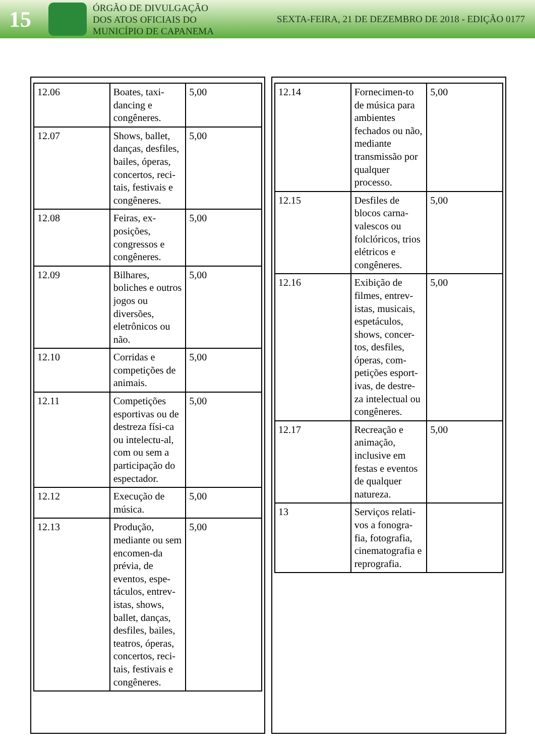15
ÓRGÃO DE DIVULGAÇÃO
DOS ATOS OFICIAIS DO
MUNICÍPIO DE CAPANEMA
SEXTA-FEIRA, 21 DE DEZEMBRO DE 2018 - EDIÇÃO 0177
| 12.06 | Boates, taxi-dancing e congêneres. | 5,00 |
| 12.07 | Shows, ballet, danças, desfiles, bailes, óperas, concertos, reci-tais, festivais e congêneres. | 5,00 |
| 12.08 | Feiras, ex-posições, congressos e congêneres. | 5,00 |
| 12.09 | Bilhares, boliches e outros jogos ou diversões, eletrônicos ou não. | 5,00 |
| 12.10 | Corridas e competições de animais. | 5,00 |
| 12.11 | Competições esportivas ou de destreza físi-ca ou intelectu-al, com ou sem a participação do espectador. | 5,00 |
| 12.12 | Execução de música. | 5,00 |
| 12.13 | Produção, mediante ou sem encomen-da prévia, de eventos, espe-táculos, entrev-istas, shows, ballet, danças, desfiles, bailes, teatros, óperas, concertos, reci-tais, festivais e congêneres. | 5,00 |
| 12.14 | Fornecimen-to de música para ambientes fechados ou não, mediante transmissão por qualquer processo. | 5,00 |
| 12.15 | Desfiles de blocos carna-valescos ou folclóricos, trios elétricos e congêneres. | 5,00 |
| 12.16 | Exibição de filmes, entrev-istas, musicais, espetáculos, shows, concer-tos, desfiles, óperas, com-petições esport-ivas, de destre-za intelectual ou congêneres. | 5,00 |
| 12.17 | Recreação e animação, inclusive em festas e eventos de qualquer natureza. | 5,00 |
| 13 | Serviços relati-vos a fonogra-fia, fotografia, cinematografia e reprografia. | |